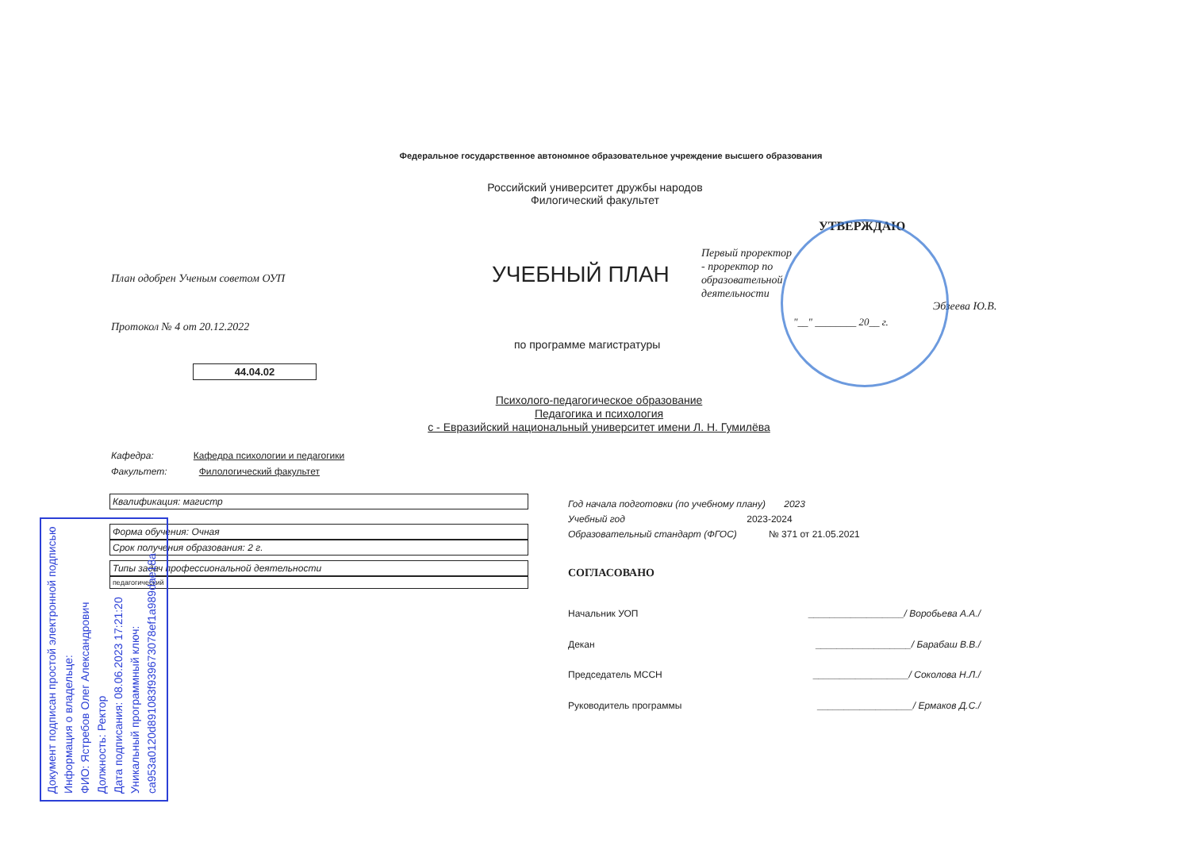Федеральное государственное автономное образовательное учреждение высшего образования
Российский университет дружбы народов
Филогический факультет
План одобрен Ученым советом ОУП
Протокол № 4 от 20.12.2022
УЧЕБНЫЙ ПЛАН
по программе магистратуры
44.04.02
УТВЕРЖДАЮ
Первый проректор - проректор по образовательной деятельности
Эбзеева Ю.В.
"__" ________ 20__ г.
Психолого-педагогическое образование
Педагогика и психология
с - Евразийский национальный университет имени Л. Н. Гумилёва
Кафедра: Кафедра психологии и педагогики
Факультет: Филологический факультет
Квалификация: магистр
Форма обучения: Очная
Срок получения образования: 2 г.
Типы задач профессиональной деятельности
педагогический
Год начала подготовки (по учебному плану) 2023
Учебный год 2023-2024
Образовательный стандарт (ФГОС) № 371 от 21.05.2021
СОГЛАСОВАНО
Начальник УОП __________________/ Воробьева А.А./
Декан __________________/ Барабаш В.В./
Председатель МССН __________________/ Соколова Н.Л./
Руководитель программы __________________/ Ермаков Д.С./
Документ подписан простой электронной подписью
Информация о владельце:
ФИО: Ястребов Олег Александрович
Должность: Ректор
Дата подписания: 08.06.2023 17:21:20
Уникальный программный ключ:
ca953a0120d891083f939673078ef1a989dae18a